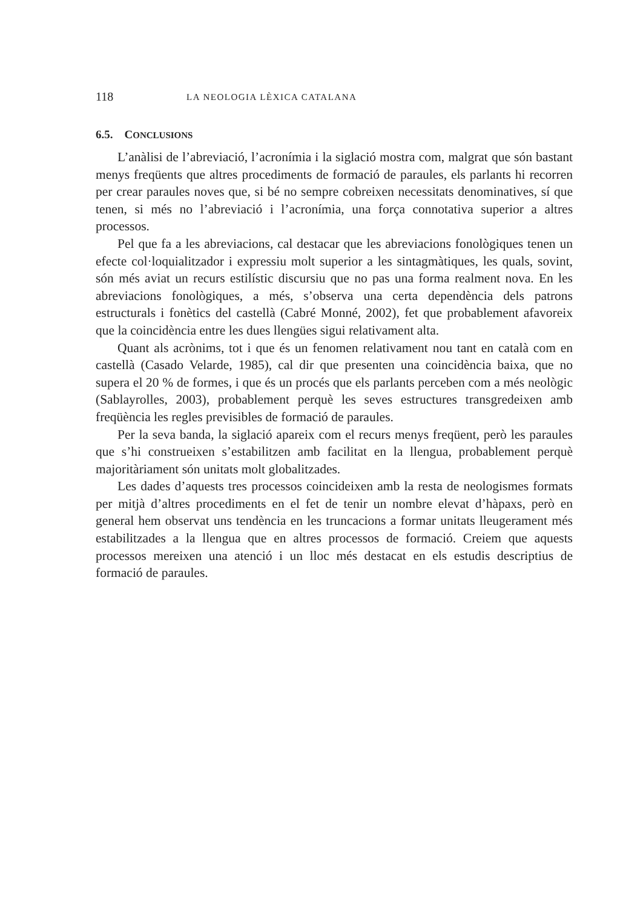118 LA NEOLOGIA LÈXICA CATALANA
6.5. CONCLUSIONS
L’anàlisi de l’abreviació, l’acronímia i la siglació mostra com, malgrat que són bastant menys freqüents que altres procediments de formació de paraules, els parlants hi recorren per crear paraules noves que, si bé no sempre cobreixen necessitats denominatives, sí que tenen, si més no l’abreviació i l’acronímia, una força connotativa superior a altres processos.
Pel que fa a les abreviacions, cal destacar que les abreviacions fonològiques tenen un efecte col·loquialitzador i expressiu molt superior a les sintagmàtiques, les quals, sovint, són més aviat un recurs estilístic discursiu que no pas una forma realment nova. En les abreviacions fonològiques, a més, s’observa una certa dependència dels patrons estructurals i fonètics del castellà (Cabré Monné, 2002), fet que probablement afavoreix que la coincidència entre les dues llengües sigui relativament alta.
Quant als acrònims, tot i que és un fenomen relativament nou tant en català com en castellà (Casado Velarde, 1985), cal dir que presenten una coincidència baixa, que no supera el 20 % de formes, i que és un procés que els parlants perceben com a més neològic (Sablayrolles, 2003), probablement perquè les seves estructures transgredeixen amb freqüència les regles previsibles de formació de paraules.
Per la seva banda, la siglació apareix com el recurs menys freqüent, però les paraules que s’hi construeixen s’estabilitzen amb facilitat en la llengua, probablement perquè majoritàriament són unitats molt globalitzades.
Les dades d’aquests tres processos coincideixen amb la resta de neologismes formats per mitjà d’altres procediments en el fet de tenir un nombre elevat d’hàpaxs, però en general hem observat uns tendència en les truncacions a formar unitats lleugerament més estabilitzades a la llengua que en altres processos de formació. Creiem que aquests processos mereixen una atenció i un lloc més destacat en els estudis descriptius de formació de paraules.